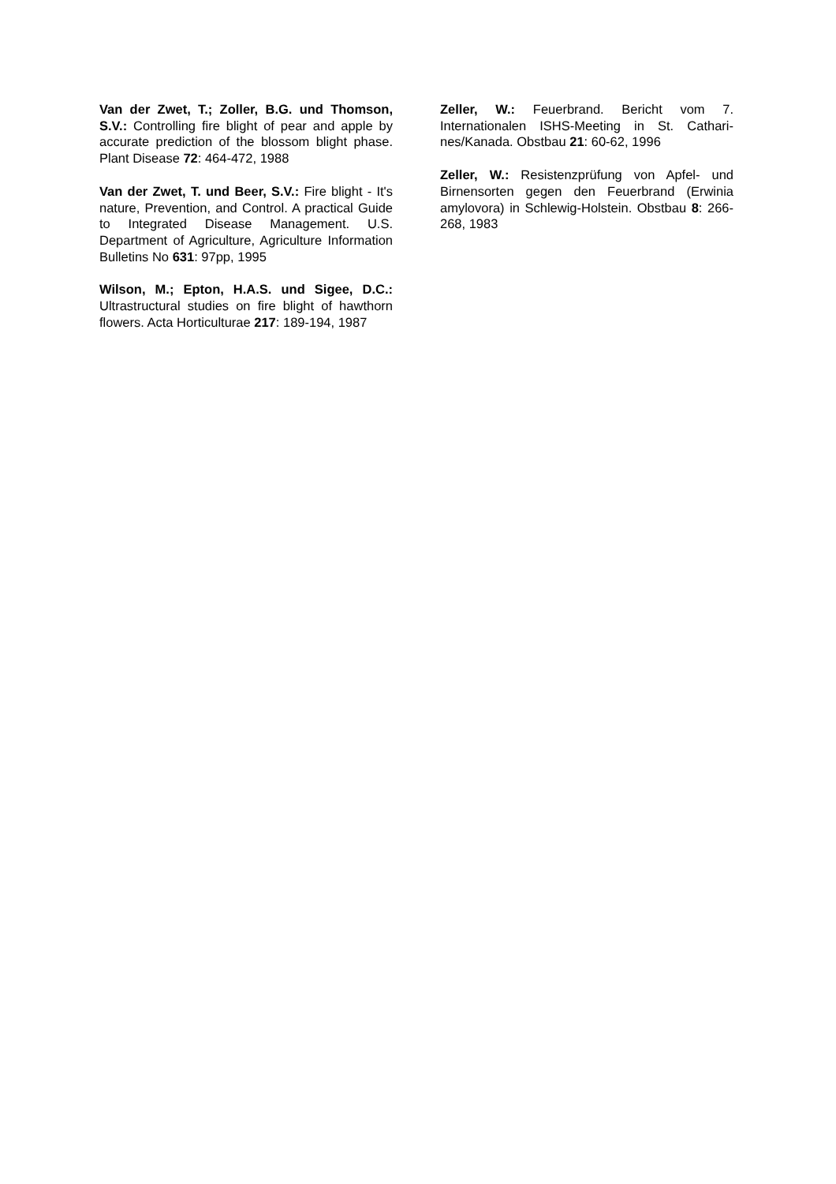Van der Zwet, T.; Zoller, B.G. und Thomson, S.V.: Controlling fire blight of pear and apple by accurate prediction of the blossom blight phase. Plant Disease 72: 464-472, 1988
Van der Zwet, T. und Beer, S.V.: Fire blight - It's nature, Prevention, and Control. A practical Guide to Integrated Disease Management. U.S. Department of Agriculture, Agriculture Information Bulletins No 631: 97pp, 1995
Wilson, M.; Epton, H.A.S. und Sigee, D.C.: Ultrastructural studies on fire blight of hawthorn flowers. Acta Horticulturae 217: 189-194, 1987
Zeller, W.: Feuerbrand. Bericht vom 7. Internationalen ISHS-Meeting in St. Cathari-nes/Kanada. Obstbau 21: 60-62, 1996
Zeller, W.: Resistenzprüfung von Apfel- und Birnensorten gegen den Feuerbrand (Erwinia amylovora) in Schlewig-Holstein. Obstbau 8: 266-268, 1983